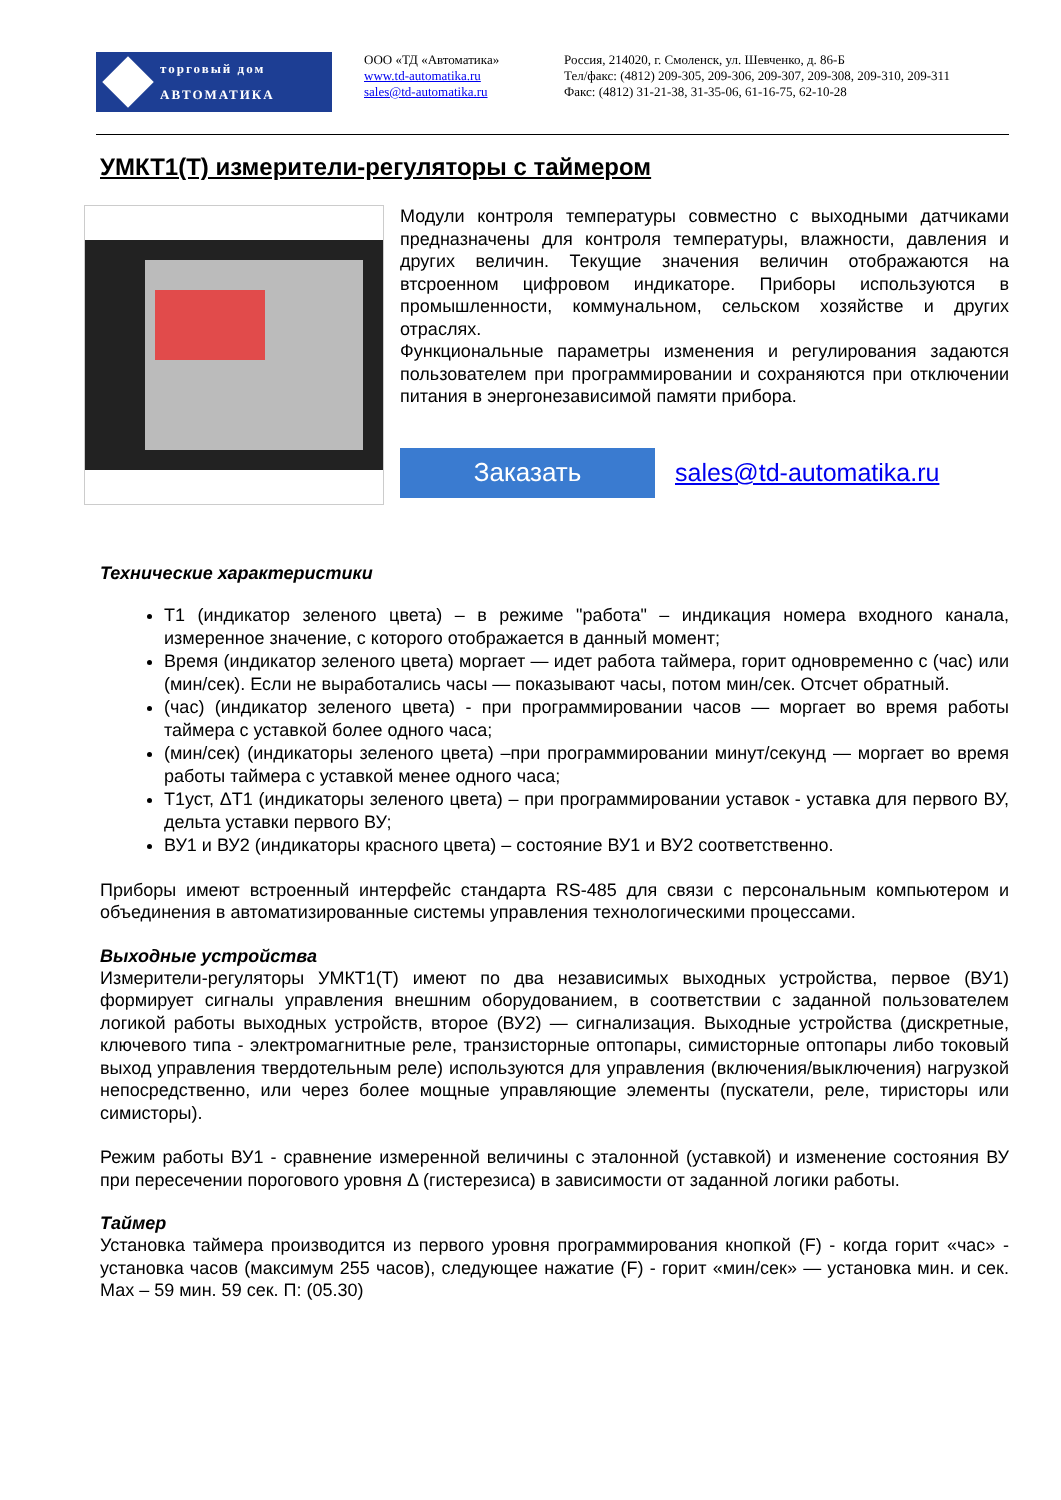торговый дом
АВТОМАТИКА
ООО «ТД «Автоматика»
www.td-automatika.ru
sales@td-automatika.ru
Россия, 214020, г. Смоленск, ул. Шевченко, д. 86-Б
Тел/факс: (4812) 209-305, 209-306, 209-307, 209-308, 209-310, 209-311
Факс: (4812) 31-21-38, 31-35-06, 61-16-75, 62-10-28
УМКТ1(Т) измерители-регуляторы с таймером
Модули контроля температуры совместно с выходными датчиками предназначены для контроля температуры, влажности, давления и других величин. Текущие значения величин отображаются на втсроенном цифровом индикаторе. Приборы используются в промышленности, коммунальном, сельском хозяйстве и других отраслях.
Функциональные параметры изменения и регулирования задаются пользователем при программировании и сохраняются при отключении питания в энергонезависимой памяти прибора.
Заказать
sales@td-automatika.ru
Технические характеристики
Т1 (индикатор зеленого цвета) – в режиме "работа" – индикация номера входного канала, измеренное значение, с которого отображается в данный момент;
Время (индикатор зеленого цвета) моргает — идет работа таймера, горит одновременно с (час) или (мин/сек). Если не выработались часы — показывают часы, потом мин/сек. Отсчет обратный.
(час) (индикатор зеленого цвета) - при программировании часов — моргает во время работы таймера с уставкой более одного часа;
(мин/сек) (индикаторы зеленого цвета) –при программировании минут/секунд — моргает во время работы таймера с уставкой менее одного часа;
Т1уст, ΔТ1 (индикаторы зеленого цвета) – при программировании уставок - уставка для первого ВУ, дельта уставки первого ВУ;
ВУ1 и ВУ2 (индикаторы красного цвета) – состояние ВУ1 и ВУ2 соответственно.
Приборы имеют встроенный интерфейс стандарта RS-485 для связи с персональным компьютером и объединения в автоматизированные системы управления технологическими процессами.
Выходные устройства
Измерители-регуляторы УМКТ1(Т) имеют по два независимых выходных устройства, первое (ВУ1) формирует сигналы управления внешним оборудованием, в соответствии с заданной пользователем логикой работы выходных устройств, второе (ВУ2) — сигнализация. Выходные устройства (дискретные, ключевого типа - электромагнитные реле, транзисторные оптопары, симисторные оптопары либо токовый выход управления твердотельным реле) используются для управления (включения/выключения) нагрузкой непосредственно, или через более мощные управляющие элементы (пускатели, реле, тиристоры или симисторы).
Режим работы ВУ1 - сравнение измеренной величины с эталонной (уставкой) и изменение состояния ВУ при пересечении порогового уровня Δ (гистерезиса) в зависимости от заданной логики работы.
Таймер
Установка таймера производится из первого уровня программирования кнопкой (F) - когда горит «час» - установка часов (максимум 255 часов), следующее нажатие (F) - горит «мин/сек» — установка мин. и сек. Мах – 59 мин. 59 сек. П: (05.30)